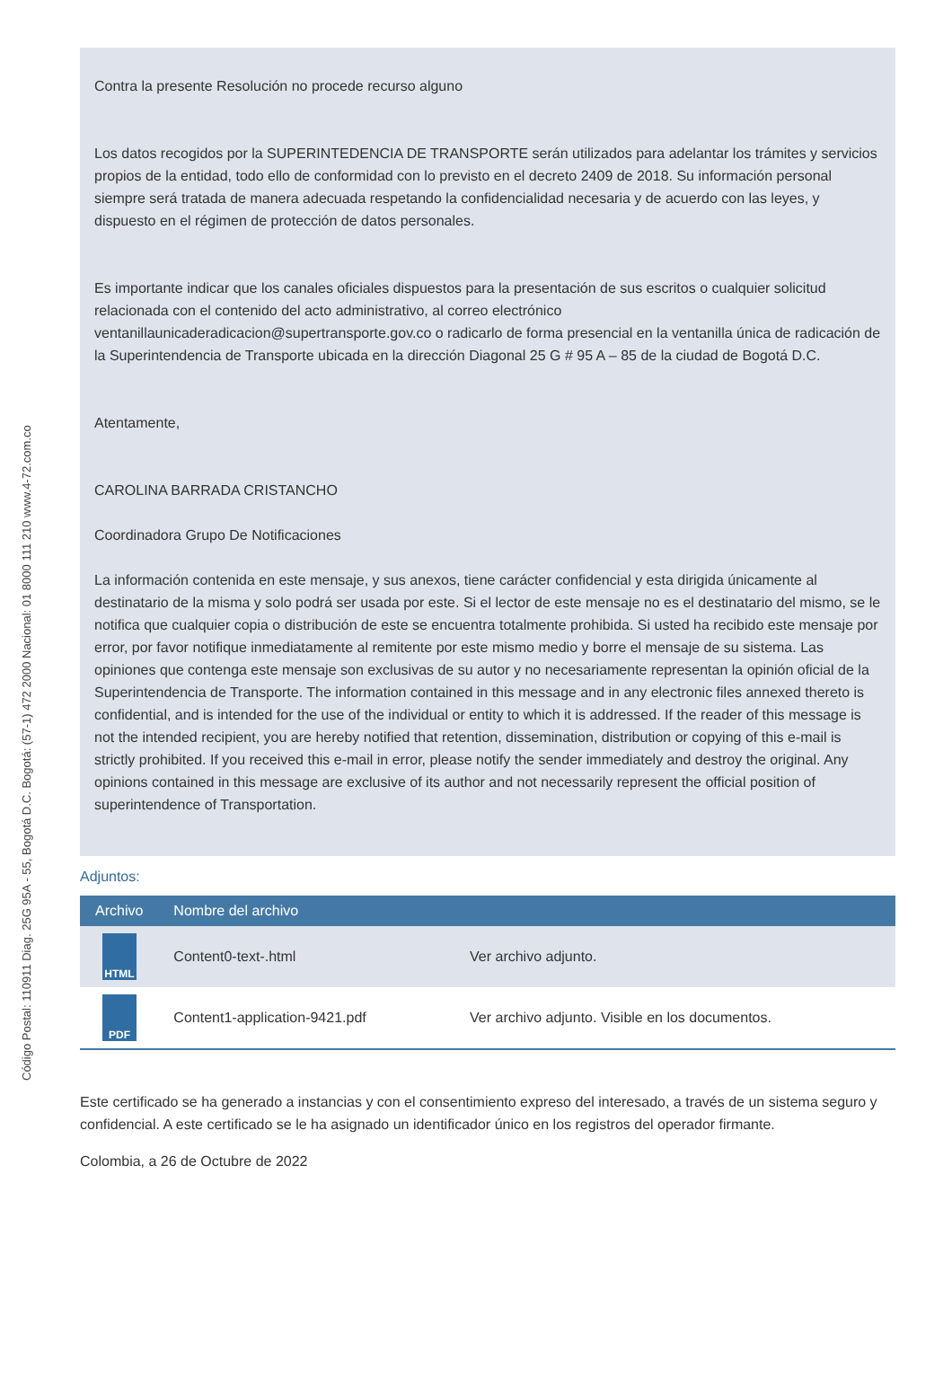Código Postal: 110911 Diag. 25G 95A - 55, Bogotá D.C. Bogotá: (57-1) 472 2000 Nacional: 01 8000 111 210 www.4-72.com.co
Contra la presente Resolución no procede recurso alguno
Los datos recogidos por la SUPERINTEDENCIA DE TRANSPORTE serán utilizados para adelantar los trámites y servicios propios de la entidad, todo ello de conformidad con lo previsto en el decreto 2409 de 2018. Su información personal siempre será tratada de manera adecuada respetando la confidencialidad necesaria y de acuerdo con las leyes, y dispuesto en el régimen de protección de datos personales.
Es importante indicar que los canales oficiales dispuestos para la presentación de sus escritos o cualquier solicitud relacionada con el contenido del acto administrativo, al correo electrónico ventanillaunicaderadicacion@supertransporte.gov.co o radicarlo de forma presencial en la ventanilla única de radicación de la Superintendencia de Transporte ubicada en la dirección Diagonal 25 G # 95 A – 85 de la ciudad de Bogotá D.C.
Atentamente,
CAROLINA BARRADA CRISTANCHO
Coordinadora Grupo De Notificaciones
La información contenida en este mensaje, y sus anexos, tiene carácter confidencial y esta dirigida únicamente al destinatario de la misma y solo podrá ser usada por este. Si el lector de este mensaje no es el destinatario del mismo, se le notifica que cualquier copia o distribución de este se encuentra totalmente prohibida. Si usted ha recibido este mensaje por error, por favor notifique inmediatamente al remitente por este mismo medio y borre el mensaje de su sistema. Las opiniones que contenga este mensaje son exclusivas de su autor y no necesariamente representan la opinión oficial de la Superintendencia de Transporte. The information contained in this message and in any electronic files annexed thereto is confidential, and is intended for the use of the individual or entity to which it is addressed. If the reader of this message is not the intended recipient, you are hereby notified that retention, dissemination, distribution or copying of this e-mail is strictly prohibited. If you received this e-mail in error, please notify the sender immediately and destroy the original. Any opinions contained in this message are exclusive of its author and not necessarily represent the official position of superintendence of Transportation.
Adjuntos:
| Archivo | Nombre del archivo | |
| --- | --- | --- |
| HTML | Content0-text-.html | Ver archivo adjunto. |
| PDF | Content1-application-9421.pdf | Ver archivo adjunto. Visible en los documentos. |
Este certificado se ha generado a instancias y con el consentimiento expreso del interesado, a través de un sistema seguro y confidencial. A este certificado se le ha asignado un identificador único en los registros del operador firmante.
Colombia, a 26 de Octubre de 2022